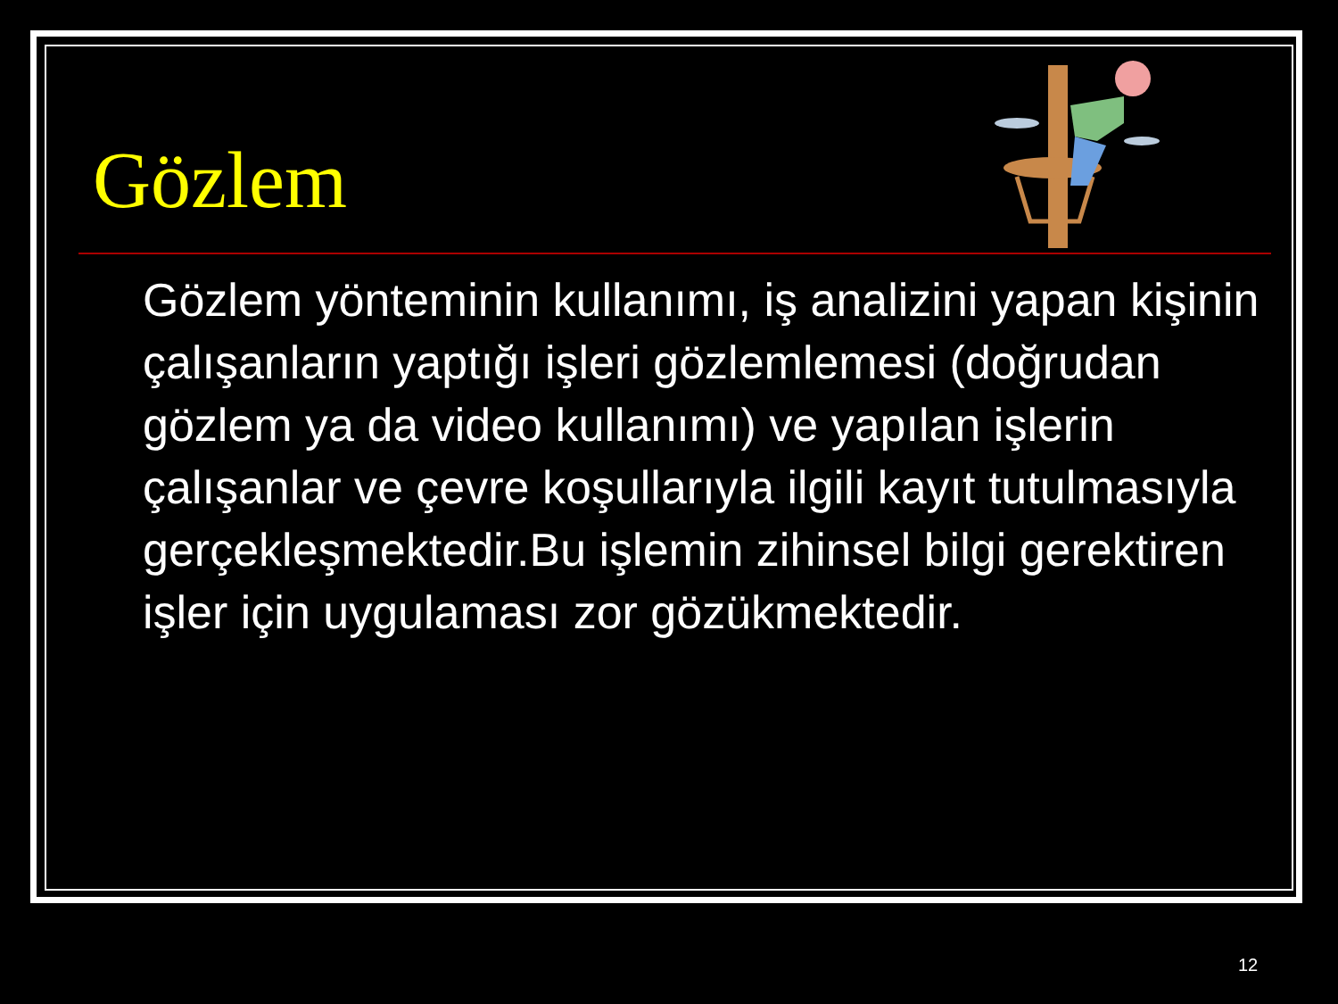Gözlem
Gözlem yönteminin kullanımı, iş analizini yapan kişinin çalışanların yaptığı işleri gözlemlemesi (doğrudan gözlem ya da video kullanımı) ve yapılan işlerin çalışanlar ve çevre koşullarıyla ilgili kayıt tutulmasıyla gerçekleşmektedir.Bu işlemin zihinsel bilgi gerektiren işler için uygulaması zor gözükmektedir.
12